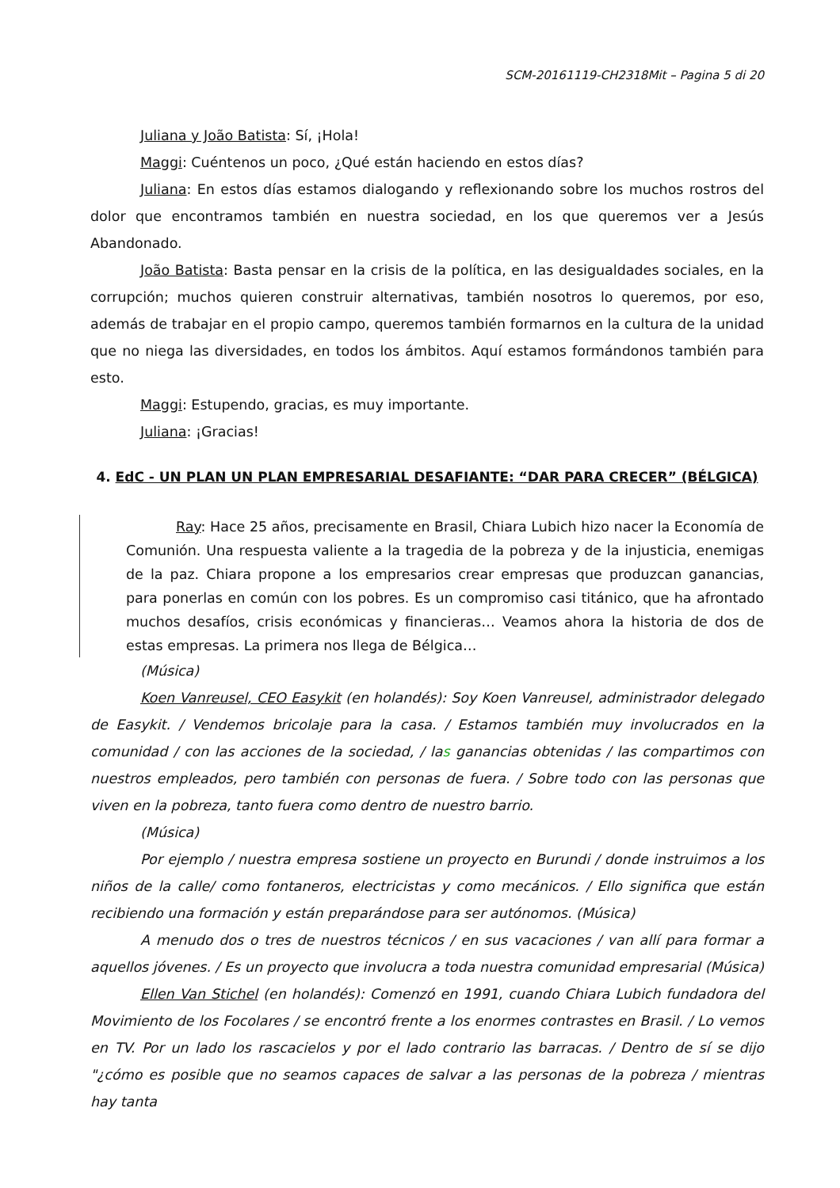SCM-20161119-CH2318Mit – Pagina 5 di 20
Juliana y João Batista: Sí, ¡Hola!
Maggi: Cuéntenos un poco, ¿Qué están haciendo en estos días?
Juliana: En estos días estamos dialogando y reflexionando sobre los muchos rostros del dolor que encontramos también en nuestra sociedad, en los que queremos ver a Jesús Abandonado.
João Batista: Basta pensar en la crisis de la política, en las desigualdades sociales, en la corrupción; muchos quieren construir alternativas, también nosotros lo queremos, por eso, además de trabajar en el propio campo, queremos también formarnos en la cultura de la unidad que no niega las diversidades, en todos los ámbitos. Aquí estamos formándonos también para esto.
Maggi: Estupendo, gracias, es muy importante.
Juliana: ¡Gracias!
4. EdC - UN PLAN UN PLAN EMPRESARIAL DESAFIANTE: “DAR PARA CRECER” (BÉLGICA)
Ray: Hace 25 años, precisamente en Brasil, Chiara Lubich hizo nacer la Economía de Comunión. Una respuesta valiente a la tragedia de la pobreza y de la injusticia, enemigas de la paz. Chiara propone a los empresarios crear empresas que produzcan ganancias, para ponerlas en común con los pobres. Es un compromiso casi titánico, que ha afrontado muchos desafíos, crisis económicas y financieras… Veamos ahora la historia de dos de estas empresas. La primera nos llega de Bélgica…
(Música)
Koen Vanreusel, CEO Easykit (en holandés): Soy Koen Vanreusel, administrador delegado de Easykit. / Vendemos bricolaje para la casa. / Estamos también muy involucrados en la comunidad / con las acciones de la sociedad, / las ganancias obtenidas / las compartimos con nuestros empleados, pero también con personas de fuera. / Sobre todo con las personas que viven en la pobreza, tanto fuera como dentro de nuestro barrio.
(Música)
Por ejemplo / nuestra empresa sostiene un proyecto en Burundi / donde instruimos a los niños de la calle/ como fontaneros, electricistas y como mecánicos. / Ello significa que están recibiendo una formación y están preparándose para ser autónomos. (Música)
A menudo dos o tres de nuestros técnicos / en sus vacaciones / van allí para formar a aquellos jóvenes. / Es un proyecto que involucra a toda nuestra comunidad empresarial (Música)
Ellen Van Stichel (en holandés): Comenzó en 1991, cuando Chiara Lubich fundadora del Movimiento de los Focolares / se encontró frente a los enormes contrastes en Brasil. / Lo vemos en TV. Por un lado los rascacielos y por el lado contrario las barracas. / Dentro de sí se dijo "¿cómo es posible que no seamos capaces de salvar a las personas de la pobreza / mientras hay tanta